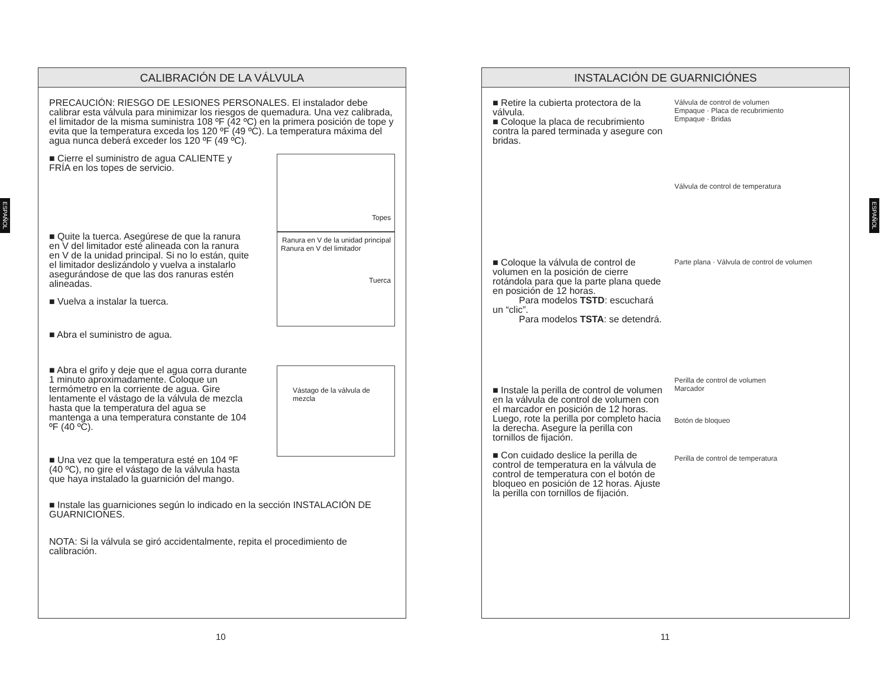ESPAÑOL
CALIBRACIÓN DE LA VÁLVULA
PRECAUCIÓN: RIESGO DE LESIONES PERSONALES. El instalador debe calibrar esta válvula para minimizar los riesgos de quemadura. Una vez calibrada, el limitador de la misma suministra 108 ºF (42 ºC) en la primera posición de tope y evita que la temperatura exceda los 120 ºF (49 ºC). La temperatura máxima del agua nunca deberá exceder los 120 ºF (49 ºC).
■ Cierre el suministro de agua CALIENTE y FRÍA en los topes de servicio.
Topes
■ Quite la tuerca. Asegúrese de que la ranura en V del limitador esté alineada con la ranura en V de la unidad principal. Si no lo están, quite el limitador deslizándolo y vuelva a instalarlo asegurándose de que las dos ranuras estén alineadas.
■ Vuelva a instalar la tuerca.
■ Abra el suministro de agua.
Ranura en V de la unidad principal
Ranura en V del limitador
Tuerca
■ Abra el grifo y deje que el agua corra durante 1 minuto aproximadamente. Coloque un termómetro en la corriente de agua. Gire lentamente el vástago de la válvula de mezcla hasta que la temperatura del agua se mantenga a una temperatura constante de 104 ºF (40 ºC).
■ Una vez que la temperatura esté en 104 ºF (40 ºC), no gire el vástago de la válvula hasta que haya instalado la guarnición del mango.
Vástago de la válvula de mezcla
■ Instale las guarniciones según lo indicado en la sección INSTALACIÓN DE GUARNICIONES.
NOTA: Si la válvula se giró accidentalmente, repita el procedimiento de calibración.
10
INSTALACIÓN DE GUARNICIÓNES
■ Retire la cubierta protectora de la válvula.
■ Coloque la placa de recubrimiento contra la pared terminada y asegure con bridas.
Válvula de control de volumen
Empaque · Placa de recubrimiento
Empaque · Bridas
Válvula de control de temperatura
■ Coloque la válvula de control de volumen en la posición de cierre rotándola para que la parte plana quede en posición de 12 horas.
Para modelos TSTD: escuchará un “clic”.
Para modelos TSTA: se detendrá.
Parte plana · Válvula de control de volumen
■ Instale la perilla de control de volumen en la válvula de control de volumen con el marcador en posición de 12 horas. Luego, rote la perilla por completo hacia la derecha. Asegure la perilla con tornillos de fijación.
■ Con cuidado deslice la perilla de control de temperatura en la válvula de control de temperatura con el botón de bloqueo en posición de 12 horas. Ajuste la perilla con tornillos de fijación.
Perilla de control de volumen
Marcador
Botón de bloqueo
Perilla de control de temperatura
11
ESPAÑOL